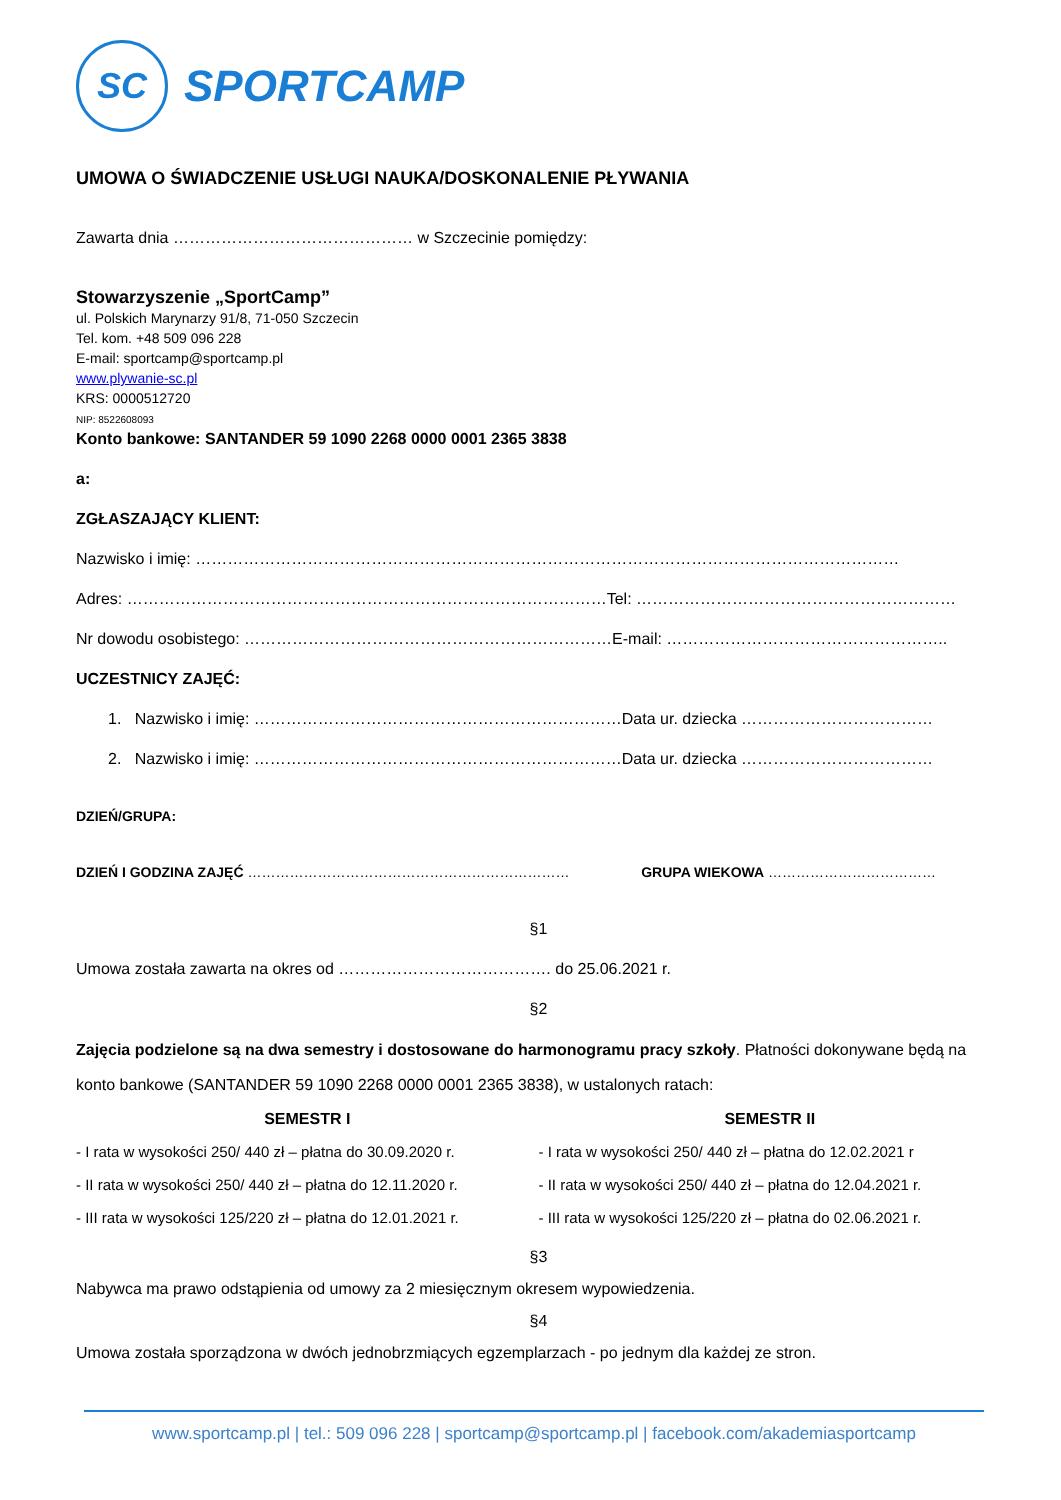SC
SPORTCAMP
UMOWA O ŚWIADCZENIE USŁUGI NAUKA/DOSKONALENIE PŁYWANIA
Zawarta dnia ……………………………………… w Szczecinie pomiędzy:
Stowarzyszenie „SportCamp”
ul. Polskich Marynarzy 91/8, 71-050 Szczecin
Tel. kom. +48 509 096 228
E-mail: sportcamp@sportcamp.pl
www.plywanie-sc.pl
KRS: 0000512720
NIP: 8522608093
Konto bankowe: SANTANDER 59 1090 2268 0000 0001 2365 3838
a:
ZGŁASZAJĄCY KLIENT:
Nazwisko i imię: ……………………………………………………………………………………………………………………
Adres: ………………………………………………………………………………Tel: ……………………………………………………
Nr dowodu osobistego: ……………………………………………………………E-mail: ……………………………………………..
UCZESTNICY ZAJĘĆ:
1. Nazwisko i imię: ……………………………………………………………Data ur. dziecka ………………………………
2. Nazwisko i imię: ……………………………………………………………Data ur. dziecka ………………………………
DZIEŃ/GRUPA:
DZIEŃ I GODZINA ZAJĘĆ …………………………………………………………… GRUPA WIEKOWA ………………………………
§1
Umowa została zawarta na okres od …………………………………. do 25.06.2021 r.
§2
Zajęcia podzielone są na dwa semestry i dostosowane do harmonogramu pracy szkoły. Płatności dokonywane będą na konto bankowe (SANTANDER 59 1090 2268 0000 0001 2365 3838), w ustalonych ratach:
SEMESTR I
- I rata w wysokości 250/ 440 zł – płatna do 30.09.2020 r.
- II rata w wysokości 250/ 440 zł – płatna do 12.11.2020 r.
- III rata w wysokości 125/220 zł – płatna do 12.01.2021 r.
SEMESTR II
- I rata w wysokości 250/ 440 zł – płatna do 12.02.2021 r
- II rata w wysokości 250/ 440 zł – płatna do 12.04.2021 r.
- III rata w wysokości 125/220 zł – płatna do 02.06.2021 r.
§3
Nabywca ma prawo odstąpienia od umowy za 2 miesięcznym okresem wypowiedzenia.
§4
Umowa została sporządzona w dwóch jednobrzmiących egzemplarzach - po jednym dla każdej ze stron.
www.sportcamp.pl | tel.: 509 096 228 | sportcamp@sportcamp.pl | facebook.com/akademiasportcamp